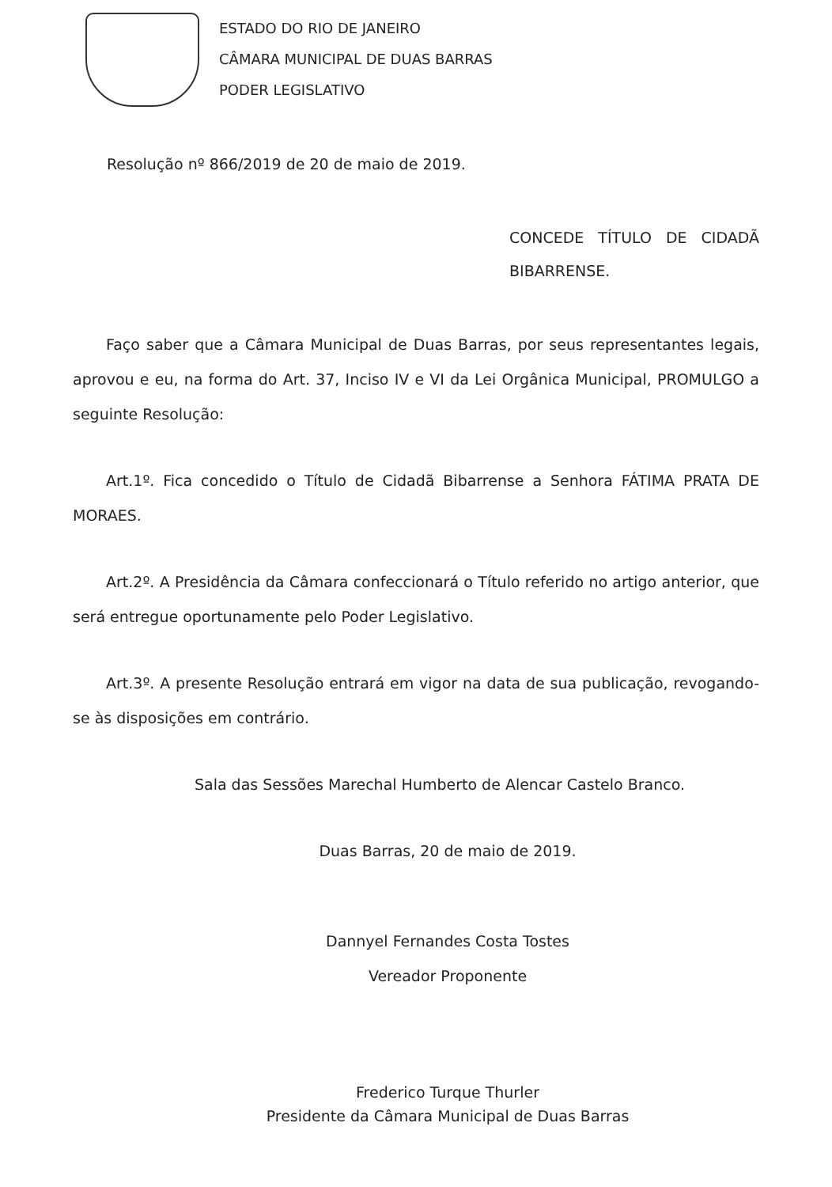ESTADO DO RIO DE JANEIRO
CÂMARA MUNICIPAL DE DUAS BARRAS
PODER LEGISLATIVO
Resolução nº 866/2019 de 20 de maio de 2019.
CONCEDE TÍTULO DE CIDADÃ BIBARRENSE.
Faço saber que a Câmara Municipal de Duas Barras, por seus representantes legais, aprovou e eu, na forma do Art. 37, Inciso IV e VI da Lei Orgânica Municipal, PROMULGO a seguinte Resolução:
Art.1º. Fica concedido o Título de Cidadã Bibarrense a Senhora FÁTIMA PRATA DE MORAES.
Art.2º. A Presidência da Câmara confeccionará o Título referido no artigo anterior, que será entregue oportunamente pelo Poder Legislativo.
Art.3º. A presente Resolução entrará em vigor na data de sua publicação, revogando-se às disposições em contrário.
Sala das Sessões Marechal Humberto de Alencar Castelo Branco.
Duas Barras, 20 de maio de 2019.
Dannyel Fernandes Costa Tostes
Vereador Proponente
Frederico Turque Thurler
Presidente da Câmara Municipal de Duas Barras